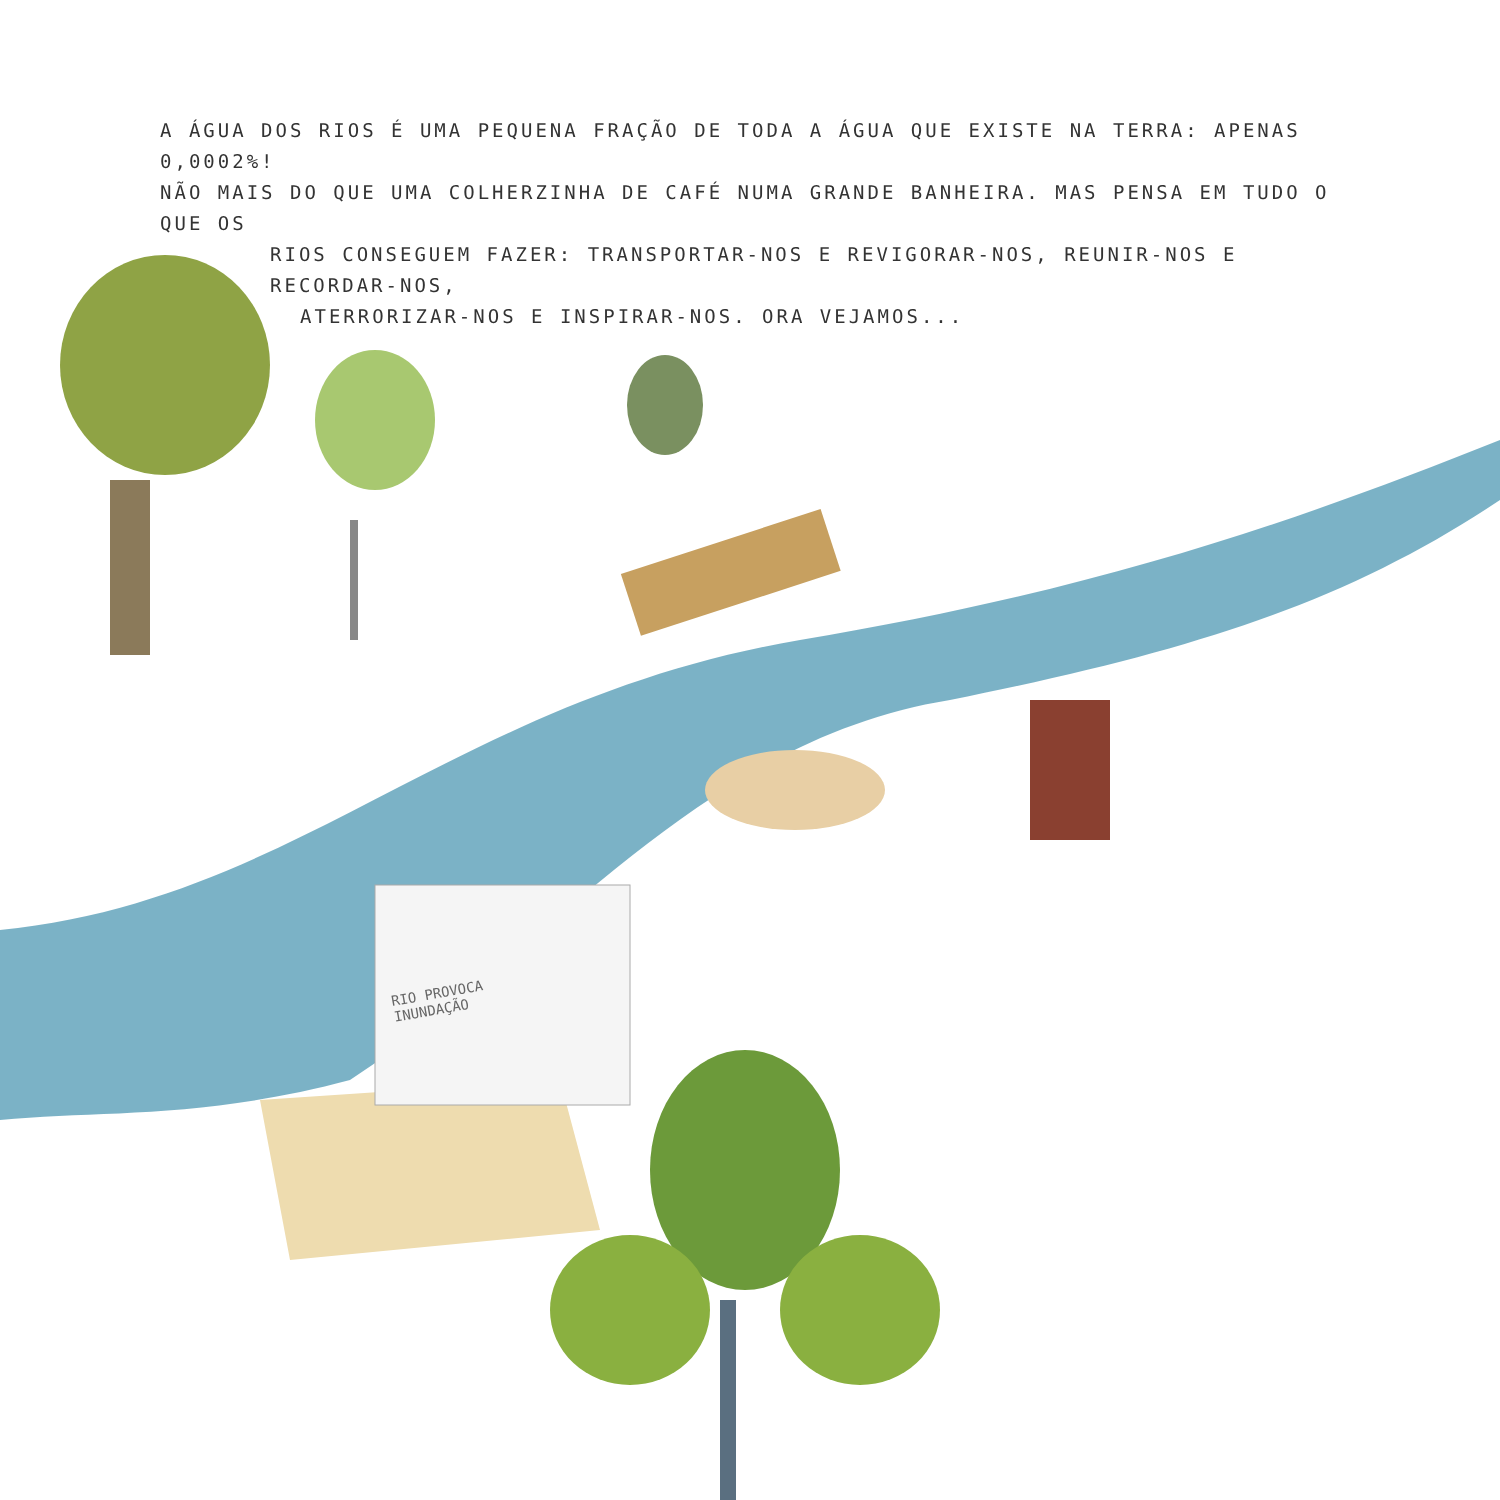A ÁGUA DOS RIOS É UMA PEQUENA FRAÇÃO DE TODA A ÁGUA QUE EXISTE NA TERRA: APENAS 0,0002%!
NÃO MAIS DO QUE UMA COLHERZINHA DE CAFÉ NUMA GRANDE BANHEIRA. MAS PENSA EM TUDO O QUE OS
RIOS CONSEGUEM FAZER: TRANSPORTAR-NOS E REVIGORAR-NOS, REUNIR-NOS E RECORDAR-NOS,
ATERRORIZAR-NOS E INSPIRAR-NOS. ORA VEJAMOS...
RIO PROVOCA
INUNDAÇÃO